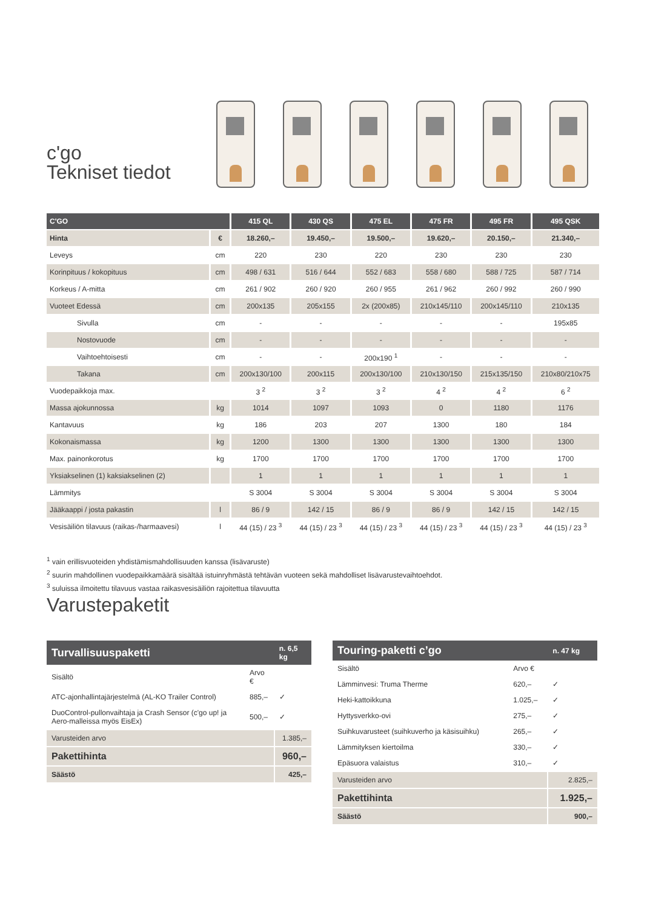c'go
Tekniset tiedot
| C'GO | | 415 QL | 430 QS | 475 EL | 475 FR | 495 FR | 495 QSK |
| --- | --- | --- | --- | --- | --- | --- | --- |
| Hinta | € | 18.260,– | 19.450,– | 19.500,– | 19.620,– | 20.150,– | 21.340,– |
| Leveys | cm | 220 | 230 | 220 | 230 | 230 | 230 |
| Korinpituus / kokopituus | cm | 498 / 631 | 516 / 644 | 552 / 683 | 558 / 680 | 588 / 725 | 587 / 714 |
| Korkeus / A-mitta | cm | 261 / 902 | 260 / 920 | 260 / 955 | 261 / 962 | 260 / 992 | 260 / 990 |
| Vuoteet Edessä | cm | 200x135 | 205x155 | 2x (200x85) | 210x145/110 | 200x145/110 | 210x135 |
| Sivulla | cm | - | - | - | - | - | 195x85 |
| Nostovuode | cm | - | - | - | - | - | - |
| Vaihtoehtoisesti | cm | - | - | 200x190 <sup>1</sup> | - | - | - |
| Takana | cm | 200x130/100 | 200x115 | 200x130/100 | 210x130/150 | 215x135/150 | 210x80/210x75 |
| Vuodepaikkoja max. | | 3 <sup>2</sup> | 3 <sup>2</sup> | 3 <sup>2</sup> | 4 <sup>2</sup> | 4 <sup>2</sup> | 6 <sup>2</sup> |
| Massa ajokunnossa | kg | 1014 | 1097 | 1093 | 0 | 1180 | 1176 |
| Kantavuus | kg | 186 | 203 | 207 | 1300 | 180 | 184 |
| Kokonaismassa | kg | 1200 | 1300 | 1300 | 1300 | 1300 | 1300 |
| Max. painonkorotus | kg | 1700 | 1700 | 1700 | 1700 | 1700 | 1700 |
| Yksiakselinen (1) kaksiakselinen (2) | | 1 | 1 | 1 | 1 | 1 | 1 |
| Lämmitys | | S 3004 | S 3004 | S 3004 | S 3004 | S 3004 | S 3004 |
| Jääkaappi / josta pakastin | l | 86 / 9 | 142 / 15 | 86 / 9 | 86 / 9 | 142 / 15 | 142 / 15 |
| Vesisäiliön tilavuus (raikas-/harmaavesi) | l | 44 (15) / 23 <sup>3</sup> | 44 (15) / 23 <sup>3</sup> | 44 (15) / 23 <sup>3</sup> | 44 (15) / 23 <sup>3</sup> | 44 (15) / 23 <sup>3</sup> | 44 (15) / 23 <sup>3</sup> |
<sup>1</sup> vain erillisvuoteiden yhdistämismahdollisuuden kanssa (lisävaruste)
<sup>2</sup> suurin mahdollinen vuodepaikkamäärä sisältää istuinryhmästä tehtävän vuoteen sekä mahdolliset lisävarustevaihtoehdot.
<sup>3</sup> suluissa ilmoitettu tilavuus vastaa raikasvesisäiliön rajoitettua tilavuutta
Varustepaketit
| Turvallisuuspaketti | | n. 6,5 kg |
| --- | --- | --- |
| Sisältö | Arvo € | |
| ATC-ajonhallintajärjestelmä (AL-KO Trailer Control) | 885,– | ✓ |
| DuoControl-pullonvaihtaja ja Crash Sensor (c'go up! ja Aero-malleissa myös EisEx) | 500,– | ✓ |
| Varusteiden arvo | | 1.385,– |
| Pakettihinta | | 960,– |
| Säästö | | 425,– |
| Touring-paketti c’go | | n. 47 kg |
| --- | --- | --- |
| Sisältö | Arvo € | |
| Lämminvesi: Truma Therme | 620,– | ✓ |
| Heki-kattoikkuna | 1.025,– | ✓ |
| Hyttysverkko-ovi | 275,– | ✓ |
| Suihkuvarusteet (suihkuverho ja käsisuihku) | 265,– | ✓ |
| Lämmityksen kiertoilma | 330,– | ✓ |
| Epäsuora valaistus | 310,– | ✓ |
| Varusteiden arvo | | 2.825,– |
| Pakettihinta | | 1.925,– |
| Säästö | | 900,– |